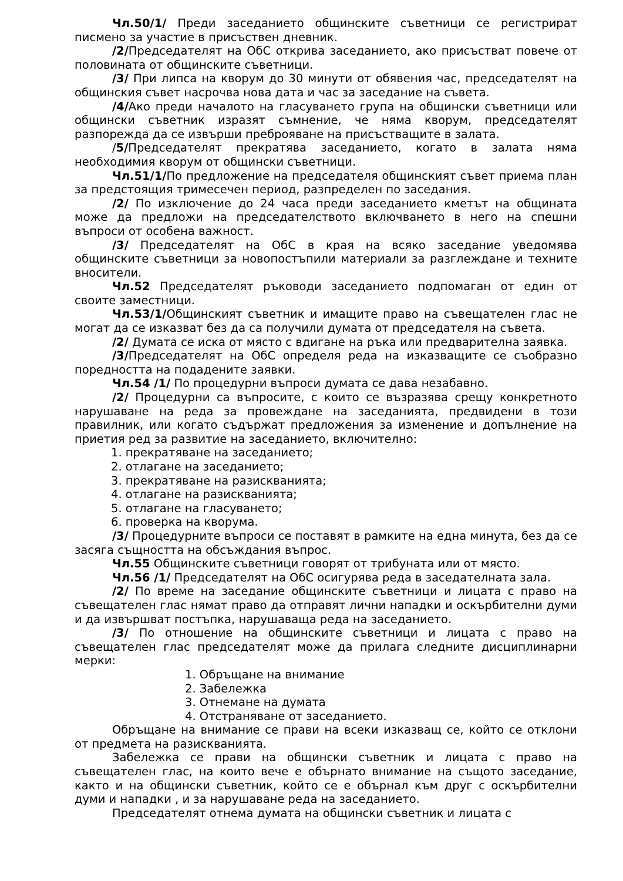Чл.50/1/ Преди заседанието общинските съветници се регистрират писмено за участие в присъствен дневник.
/2/Председателят на ОбС открива заседанието, ако присъстват повече от половината от общинските съветници.
/3/ При липса на кворум до 30 минути от обявения час, председателят на общинския съвет насрочва нова дата и час за заседание на съвета.
/4/Ако преди началото на гласуването група на общински съветници или общински съветник изразят съмнение, че няма кворум, председателят разпорежда да се извърши преброяване на присъстващите в залата.
/5/Председателят прекратява заседанието, когато в залата няма необходимия кворум от общински съветници.
Чл.51/1/По предложение на председателя общинският съвет приема план за предстоящия тримесечен период, разпределен по заседания.
/2/ По изключение до 24 часа преди заседанието кметът на общината може да предложи на председателството включването в него на спешни въпроси от особена важност.
/3/ Председателят на ОбС в края на всяко заседание уведомява общинските съветници за новопостъпили материали за разглеждане и техните вносители.
Чл.52 Председателят ръководи заседанието подпомаган от един от своите заместници.
Чл.53/1/Общинският съветник и имащите право на съвещателен глас не могат да се изказват без да са получили думата от председателя на съвета.
/2/ Думата се иска от място с вдигане на ръка или предварителна заявка.
/3/Председателят на ОбС определя реда на изказващите се съобразно поредността на подадените заявки.
Чл.54 /1/ По процедурни въпроси думата се дава незабавно.
/2/ Процедурни са въпросите, с които се възразява срещу конкретното нарушаване на реда за провеждане на заседанията, предвидени в този правилник, или когато съдържат предложения за изменение и допълнение на приетия ред за развитие на заседанието, включително:
1. прекратяване на заседанието;
2. отлагане на заседанието;
3. прекратяване на разискванията;
4. отлагане на разискванията;
5. отлагане на гласуването;
6. проверка на кворума.
/3/ Процедурните въпроси се поставят в рамките на една минута, без да се засяга същността на обсъждания въпрос.
Чл.55 Общинските съветници говорят от трибуната или от място.
Чл.56 /1/ Председателят на ОбС осигурява реда в заседателната зала.
/2/ По време на заседание общинските съветници и лицата с право на съвещателен глас нямат право да отправят лични нападки и оскърбителни думи и да извършват постъпка, нарушаваща реда на заседанието.
/3/ По отношение на общинските съветници и лицата с право на съвещателен глас председателят може да прилага следните дисциплинарни мерки:
1. Обръщане на внимание
2. Забележка
3. Отнемане на думата
4. Отстраняване от заседанието.
Обръщане на внимание се прави на всеки изказващ се, който се отклони от предмета на разискванията.
Забележка се прави на общински съветник и лицата с право на съвещателен глас, на които вече е обърнато внимание на същото заседание, както и на общински съветник, който се е обърнал към друг с оскърбителни думи и нападки , и за нарушаване реда на заседанието.
Председателят отнема думата на общински съветник и лицата с